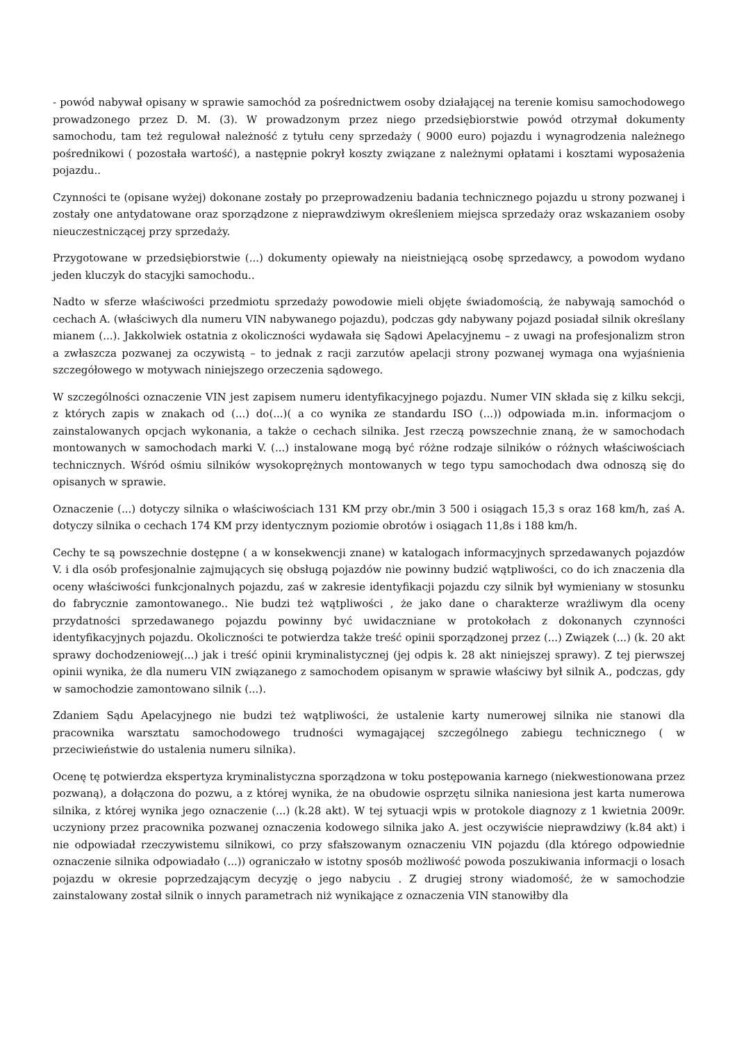- powód nabywał opisany w sprawie samochód za pośrednictwem osoby działającej na terenie komisu samochodowego prowadzonego przez D. M. (3). W prowadzonym przez niego przedsiębiorstwie powód otrzymał dokumenty samochodu, tam też regulował należność z tytułu ceny sprzedaży ( 9000 euro) pojazdu i wynagrodzenia należnego pośrednikowi ( pozostała wartość), a następnie pokrył koszty związane z należnymi opłatami i kosztami wyposażenia pojazdu..
Czynności te (opisane wyżej) dokonane zostały po przeprowadzeniu badania technicznego pojazdu u strony pozwanej i zostały one antydatowane oraz sporządzone z nieprawdziwym określeniem miejsca sprzedaży oraz wskazaniem osoby nieuczestniczącej przy sprzedaży.
Przygotowane w przedsiębiorstwie (...) dokumenty opiewały na nieistniejącą osobę sprzedawcy, a powodom wydano jeden kluczyk do stacyjki samochodu..
Nadto w sferze właściwości przedmiotu sprzedaży powodowie mieli objęte świadomością, że nabywają samochód o cechach A. (właściwych dla numeru VIN nabywanego pojazdu), podczas gdy nabywany pojazd posiadał silnik określany mianem (...). Jakkolwiek ostatnia z okoliczności wydawała się Sądowi Apelacyjnemu – z uwagi na profesjonalizm stron a zwłaszcza pozwanej za oczywistą – to jednak z racji zarzutów apelacji strony pozwanej wymaga ona wyjaśnienia szczegółowego w motywach niniejszego orzeczenia sądowego.
W szczególności oznaczenie VIN jest zapisem numeru identyfikacyjnego pojazdu. Numer VIN składa się z kilku sekcji, z których zapis w znakach od (...) do(...)( a co wynika ze standardu ISO (...)) odpowiada m.in. informacjom o zainstalowanych opcjach wykonania, a także o cechach silnika. Jest rzeczą powszechnie znaną, że w samochodach montowanych w samochodach marki V. (...) instalowane mogą być różne rodzaje silników o różnych właściwościach technicznych. Wśród ośmiu silników wysokoprężnych montowanych w tego typu samochodach dwa odnoszą się do opisanych w sprawie.
Oznaczenie (...) dotyczy silnika o właściwościach 131 KM przy obr./min 3 500 i osiągach 15,3 s oraz 168 km/h, zaś A. dotyczy silnika o cechach 174 KM przy identycznym poziomie obrotów i osiągach 11,8s i 188 km/h.
Cechy te są powszechnie dostępne ( a w konsekwencji znane) w katalogach informacyjnych sprzedawanych pojazdów V. i dla osób profesjonalnie zajmujących się obsługą pojazdów nie powinny budzić wątpliwości, co do ich znaczenia dla oceny właściwości funkcjonalnych pojazdu, zaś w zakresie identyfikacji pojazdu czy silnik był wymieniany w stosunku do fabrycznie zamontowanego.. Nie budzi też wątpliwości , że jako dane o charakterze wrażliwym dla oceny przydatności sprzedawanego pojazdu powinny być uwidaczniane w protokołach z dokonanych czynności identyfikacyjnych pojazdu. Okoliczności te potwierdza także treść opinii sporządzonej przez (...) Związek (...) (k. 20 akt sprawy dochodzeniowej(...) jak i treść opinii kryminalistycznej (jej odpis k. 28 akt niniejszej sprawy). Z tej pierwszej opinii wynika, że dla numeru VIN związanego z samochodem opisanym w sprawie właściwy był silnik A., podczas, gdy w samochodzie zamontowano silnik (...).
Zdaniem Sądu Apelacyjnego nie budzi też wątpliwości, że ustalenie karty numerowej silnika nie stanowi dla pracownika warsztatu samochodowego trudności wymagającej szczególnego zabiegu technicznego ( w przeciwieństwie do ustalenia numeru silnika).
Ocenę tę potwierdza ekspertyza kryminalistyczna sporządzona w toku postępowania karnego (niekwestionowana przez pozwaną), a dołączona do pozwu, a z której wynika, że na obudowie osprzętu silnika naniesiona jest karta numerowa silnika, z której wynika jego oznaczenie (...) (k.28 akt). W tej sytuacji wpis w protokole diagnozy z 1 kwietnia 2009r. uczyniony przez pracownika pozwanej oznaczenia kodowego silnika jako A. jest oczywiście nieprawdziwy (k.84 akt) i nie odpowiadał rzeczywistemu silnikowi, co przy sfałszowanym oznaczeniu VIN pojazdu (dla którego odpowiednie oznaczenie silnika odpowiadało (...)) ograniczało w istotny sposób możliwość powoda poszukiwania informacji o losach pojazdu w okresie poprzedzającym decyzję o jego nabyciu . Z drugiej strony wiadomość, że w samochodzie zainstalowany został silnik o innych parametrach niż wynikające z oznaczenia VIN stanowiłby dla